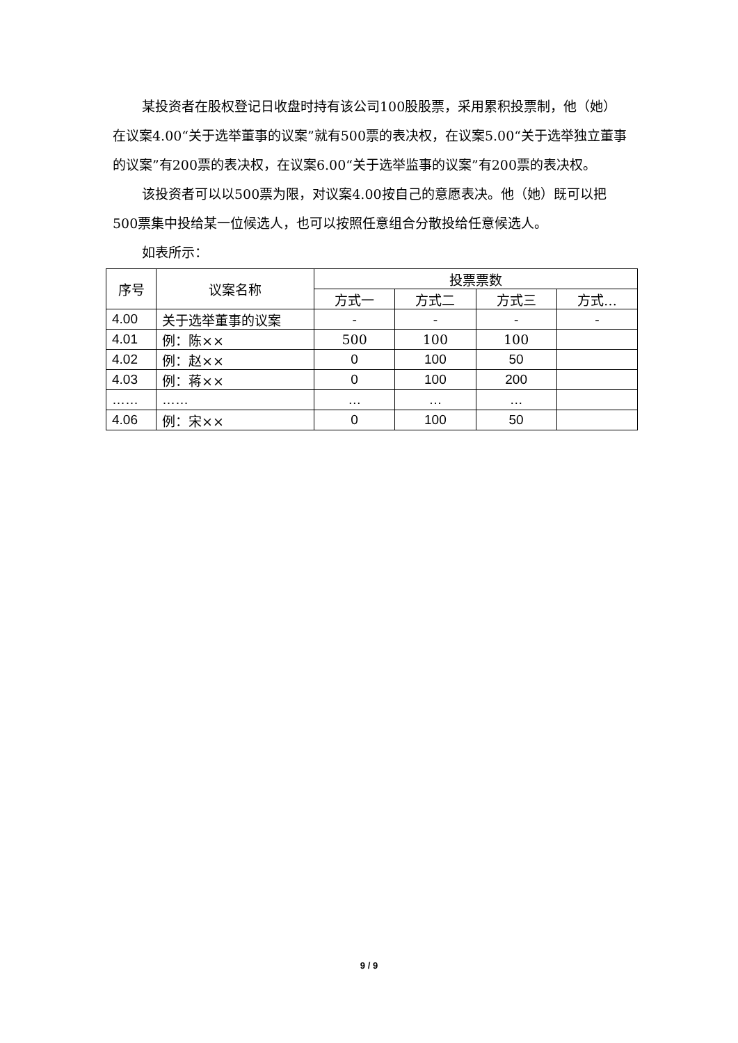某投资者在股权登记日收盘时持有该公司100股股票，采用累积投票制，他（她）在议案4.00“关于选举董事的议案”就有500票的表决权，在议案5.00“关于选举独立董事的议案”有200票的表决权，在议案6.00“关于选举监事的议案”有200票的表决权。
该投资者可以以500票为限，对议案4.00按自己的意愿表决。他（她）既可以把500票集中投给某一位候选人，也可以按照任意组合分散投给任意候选人。
如表所示：
| 序号 | 议案名称 | 投票票数 | | | |
| --- | --- | --- | --- | --- | --- |
| | | 方式一 | 方式二 | 方式三 | 方式… |
| 4.00 | 关于选举董事的议案 | - | - | - | - |
| 4.01 | 例：陈×× | 500 | 100 | 100 | |
| 4.02 | 例：赵×× | 0 | 100 | 50 | |
| 4.03 | 例：蒋×× | 0 | 100 | 200 | |
| …… | …… | … | … | … | |
| 4.06 | 例：宋×× | 0 | 100 | 50 | |
9 / 9